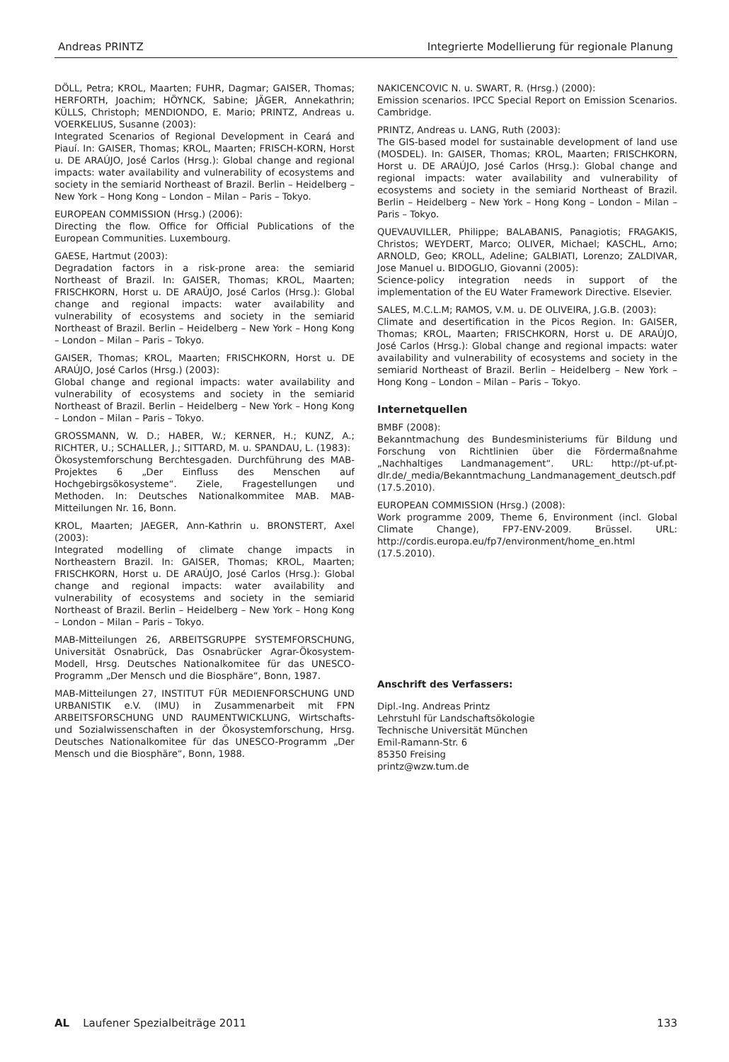Andreas PRINTZ Integrierte Modellierung für regionale Planung
DÖLL, Petra; KROL, Maarten; FUHR, Dagmar; GAISER, Thomas; HERFORTH, Joachim; HÖYNCK, Sabine; JÄGER, Annekathrin; KÜLLS, Christoph; MENDIONDO, E. Mario; PRINTZ, Andreas u. VOERKELIUS, Susanne (2003):
Integrated Scenarios of Regional Development in Ceará and Piauí. In: GAISER, Thomas; KROL, Maarten; FRISCH-KORN, Horst u. DE ARAÚJO, José Carlos (Hrsg.): Global change and regional impacts: water availability and vulnerability of ecosystems and society in the semiarid Northeast of Brazil. Berlin – Heidelberg – New York – Hong Kong – London – Milan – Paris – Tokyo.
EUROPEAN COMMISSION (Hrsg.) (2006):
Directing the flow. Office for Official Publications of the European Communities. Luxembourg.
GAESE, Hartmut (2003):
Degradation factors in a risk-prone area: the semiarid Northeast of Brazil. In: GAISER, Thomas; KROL, Maarten; FRISCHKORN, Horst u. DE ARAÚJO, José Carlos (Hrsg.): Global change and regional impacts: water availability and vulnerability of ecosystems and society in the semiarid Northeast of Brazil. Berlin – Heidelberg – New York – Hong Kong – London – Milan – Paris – Tokyo.
GAISER, Thomas; KROL, Maarten; FRISCHKORN, Horst u. DE ARAÚJO, José Carlos (Hrsg.) (2003):
Global change and regional impacts: water availability and vulnerability of ecosystems and society in the semiarid Northeast of Brazil. Berlin – Heidelberg – New York – Hong Kong – London – Milan – Paris – Tokyo.
GROSSMANN, W. D.; HABER, W.; KERNER, H.; KUNZ, A.; RICHTER, U.; SCHALLER, J.; SITTARD, M. u. SPANDAU, L. (1983):
Ökosystemforschung Berchtesgaden. Durchführung des MAB-Projektes 6 „Der Einfluss des Menschen auf Hochgebirgsökosysteme“. Ziele, Fragestellungen und Methoden. In: Deutsches Nationalkommitee MAB. MAB-Mitteilungen Nr. 16, Bonn.
KROL, Maarten; JAEGER, Ann-Kathrin u. BRONSTERT, Axel (2003):
Integrated modelling of climate change impacts in Northeastern Brazil. In: GAISER, Thomas; KROL, Maarten; FRISCHKORN, Horst u. DE ARAÚJO, José Carlos (Hrsg.): Global change and regional impacts: water availability and vulnerability of ecosystems and society in the semiarid Northeast of Brazil. Berlin – Heidelberg – New York – Hong Kong – London – Milan – Paris – Tokyo.
MAB-Mitteilungen 26, ARBEITSGRUPPE SYSTEMFORSCHUNG, Universität Osnabrück, Das Osnabrücker Agrar-Ökosystem-Modell, Hrsg. Deutsches Nationalkomitee für das UNESCO-Programm „Der Mensch und die Biosphäre“, Bonn, 1987.
MAB-Mitteilungen 27, INSTITUT FÜR MEDIENFORSCHUNG UND URBANISTIK e.V. (IMU) in Zusammenarbeit mit FPN ARBEITSFORSCHUNG UND RAUMENTWICKLUNG, Wirtschafts- und Sozialwissenschaften in der Ökosystemforschung, Hrsg. Deutsches Nationalkomitee für das UNESCO-Programm „Der Mensch und die Biosphäre“, Bonn, 1988.
NAKICENCOVIC N. u. SWART, R. (Hrsg.) (2000):
Emission scenarios. IPCC Special Report on Emission Scenarios. Cambridge.
PRINTZ, Andreas u. LANG, Ruth (2003):
The GIS-based model for sustainable development of land use (MOSDEL). In: GAISER, Thomas; KROL, Maarten; FRISCHKORN, Horst u. DE ARAÚJO, José Carlos (Hrsg.): Global change and regional impacts: water availability and vulnerability of ecosystems and society in the semiarid Northeast of Brazil. Berlin – Heidelberg – New York – Hong Kong – London – Milan – Paris – Tokyo.
QUEVAUVILLER, Philippe; BALABANIS, Panagiotis; FRAGAKIS, Christos; WEYDERT, Marco; OLIVER, Michael; KASCHL, Arno; ARNOLD, Geo; KROLL, Adeline; GALBIATI, Lorenzo; ZALDIVAR, Jose Manuel u. BIDOGLIO, Giovanni (2005):
Science-policy integration needs in support of the implementation of the EU Water Framework Directive. Elsevier.
SALES, M.C.L.M; RAMOS, V.M. u. DE OLIVEIRA, J.G.B. (2003):
Climate and desertification in the Picos Region. In: GAISER, Thomas; KROL, Maarten; FRISCHKORN, Horst u. DE ARAÚJO, José Carlos (Hrsg.): Global change and regional impacts: water availability and vulnerability of ecosystems and society in the semiarid Northeast of Brazil. Berlin – Heidelberg – New York – Hong Kong – London – Milan – Paris – Tokyo.
Internetquellen
BMBF (2008):
Bekanntmachung des Bundesministeriums für Bildung und Forschung von Richtlinien über die Fördermaßnahme „Nachhaltiges Landmanagement“. URL: http://pt-uf.pt-dlr.de/_media/Bekanntmachung_Landmanagement_deutsch.pdf (17.5.2010).
EUROPEAN COMMISSION (Hrsg.) (2008):
Work programme 2009, Theme 6, Environment (incl. Global Climate Change), FP7-ENV-2009. Brüssel. URL: http://cordis.europa.eu/fp7/environment/home_en.html (17.5.2010).
Anschrift des Verfassers:
Dipl.-Ing. Andreas Printz
Lehrstuhl für Landschaftsökologie
Technische Universität München
Emil-Ramann-Str. 6
85350 Freising
printz@wzw.tum.de
AL Laufener Spezialbeiträge 2011 133